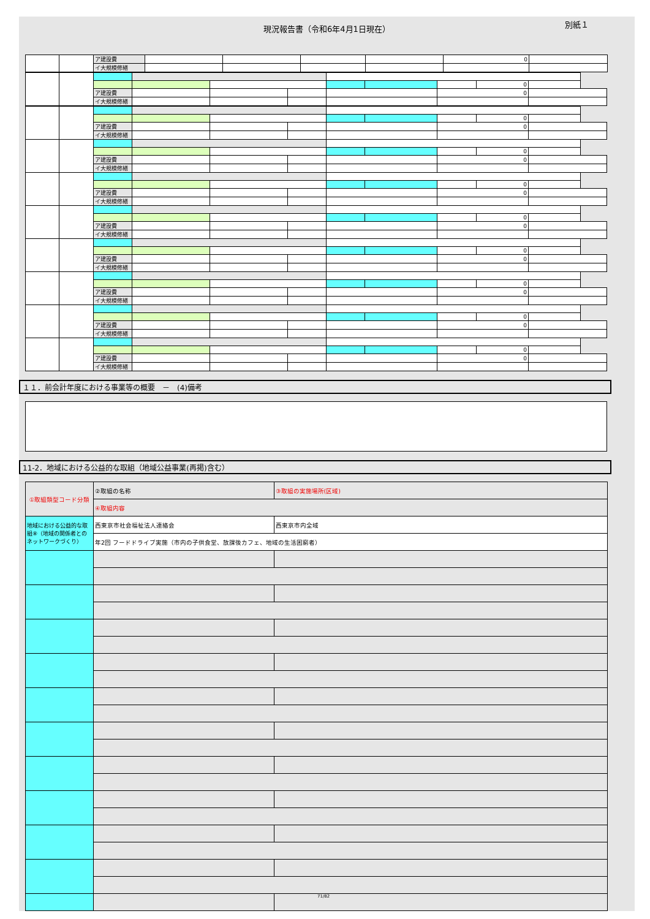現況報告書（令和6年4月1日現在）
別紙１
| | | ア建設費 | | | | | 0 | |
| | | イ大規模修繕 | | | | | | |
| | | | | | | | | | 0 | |
| | | ア建設費 | | | | | | 0 | | |
| | | イ大規模修繕 | | | | | | | | |
| | | | | | | | | | 0 | |
| | | ア建設費 | | | | | | 0 | | |
| | | イ大規模修繕 | | | | | | | | |
| | | | | | | | | | 0 | |
| | | ア建設費 | | | | | | 0 | | |
| | | イ大規模修繕 | | | | | | | | |
| | | | | | | | | | 0 | |
| | | ア建設費 | | | | | | 0 | | |
| | | イ大規模修繕 | | | | | | | | |
| | | | | | | | | | 0 | |
| | | ア建設費 | | | | | | 0 | | |
| | | イ大規模修繕 | | | | | | | | |
| | | | | | | | | | 0 | |
| | | ア建設費 | | | | | | 0 | | |
| | | イ大規模修繕 | | | | | | | | |
| | | | | | | | | | 0 | |
| | | ア建設費 | | | | | | 0 | | |
| | | イ大規模修繕 | | | | | | | | |
| | | | | | | | | | 0 | |
| | | ア建設費 | | | | | | 0 | | |
| | | イ大規模修繕 | | | | | | | | |
| | | | | | | | | | 0 | |
| | | ア建設費 | | | | | | 0 | | |
| | | イ大規模修繕 | | | | | | | | |
１１．前会計年度における事業等の概要　－　(4)備考
11-2．地域における公益的な取組（地域公益事業(再掲)含む）
| ①取組類型コード分類 | ②取組の名称 | ③取組の実施場所(区域) |
| | ④取組内容 | |
| 地域における公益的な取組⑧（地域の関係者とのネットワークづくり） | 西東京市社会福祉法人連絡会 | 西東京市内全域 |
| | 年2回 フードドライブ実施（市内の子供食堂、放課後カフェ、地域の生活困窮者） | |
| | | 71/82 |